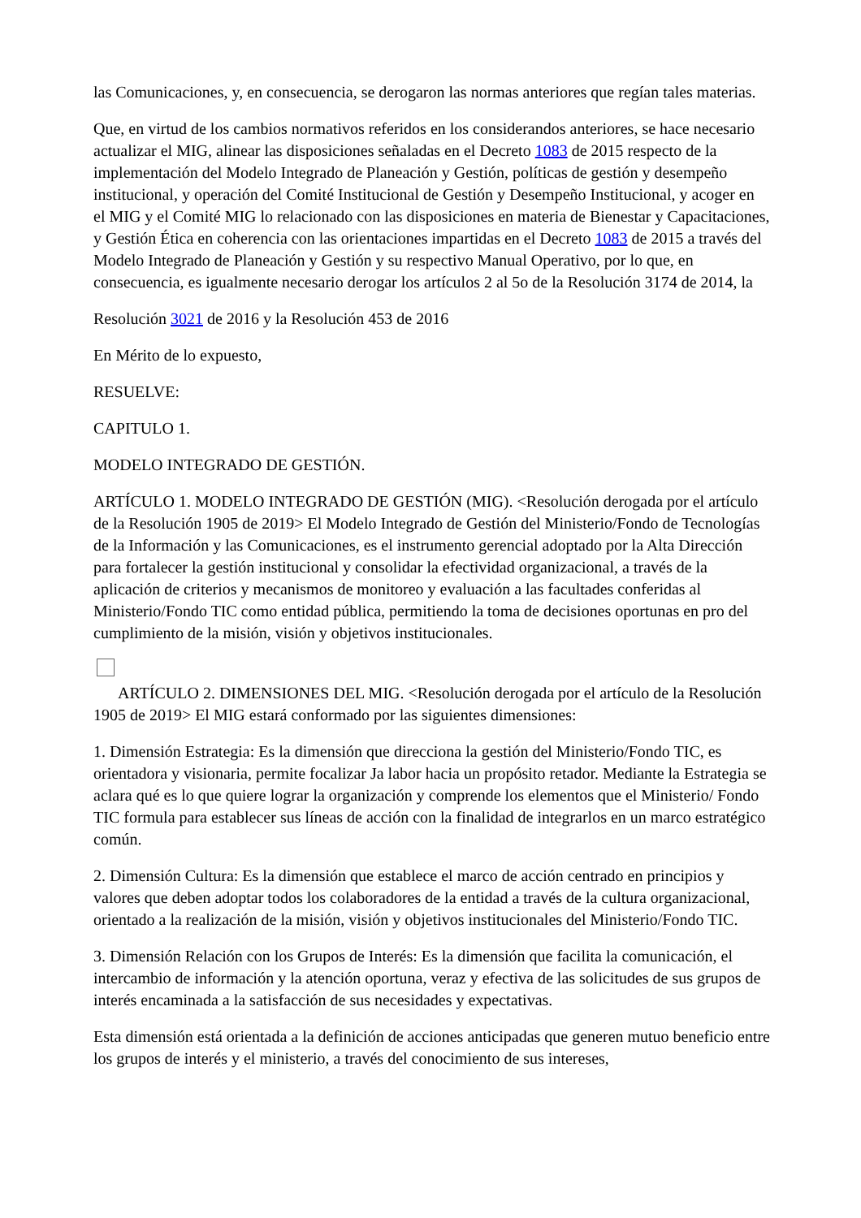las Comunicaciones, y, en consecuencia, se derogaron las normas anteriores que regían tales materias.
Que, en virtud de los cambios normativos referidos en los considerandos anteriores, se hace necesario actualizar el MIG, alinear las disposiciones señaladas en el Decreto 1083 de 2015 respecto de la implementación del Modelo Integrado de Planeación y Gestión, políticas de gestión y desempeño institucional, y operación del Comité Institucional de Gestión y Desempeño Institucional, y acoger en el MIG y el Comité MIG lo relacionado con las disposiciones en materia de Bienestar y Capacitaciones, y Gestión Ética en coherencia con las orientaciones impartidas en el Decreto 1083 de 2015 a través del Modelo Integrado de Planeación y Gestión y su respectivo Manual Operativo, por lo que, en consecuencia, es igualmente necesario derogar los artículos 2 al 5o de la Resolución 3174 de 2014, la
Resolución 3021 de 2016 y la Resolución 453 de 2016
En Mérito de lo expuesto,
RESUELVE:
CAPITULO 1.
MODELO INTEGRADO DE GESTIÓN.
ARTÍCULO 1. MODELO INTEGRADO DE GESTIÓN (MIG). <Resolución derogada por el artículo de la Resolución 1905 de 2019> El Modelo Integrado de Gestión del Ministerio/Fondo de Tecnologías de la Información y las Comunicaciones, es el instrumento gerencial adoptado por la Alta Dirección para fortalecer la gestión institucional y consolidar la efectividad organizacional, a través de la aplicación de criterios y mecanismos de monitoreo y evaluación a las facultades conferidas al Ministerio/Fondo TIC como entidad pública, permitiendo la toma de decisiones oportunas en pro del cumplimiento de la misión, visión y objetivos institucionales.
ARTÍCULO 2. DIMENSIONES DEL MIG. <Resolución derogada por el artículo de la Resolución 1905 de 2019> El MIG estará conformado por las siguientes dimensiones:
1. Dimensión Estrategia: Es la dimensión que direcciona la gestión del Ministerio/Fondo TIC, es orientadora y visionaria, permite focalizar Ja labor hacia un propósito retador. Mediante la Estrategia se aclara qué es lo que quiere lograr la organización y comprende los elementos que el Ministerio/ Fondo TIC formula para establecer sus líneas de acción con la finalidad de integrarlos en un marco estratégico común.
2. Dimensión Cultura: Es la dimensión que establece el marco de acción centrado en principios y valores que deben adoptar todos los colaboradores de la entidad a través de la cultura organizacional, orientado a la realización de la misión, visión y objetivos institucionales del Ministerio/Fondo TIC.
3. Dimensión Relación con los Grupos de Interés: Es la dimensión que facilita la comunicación, el intercambio de información y la atención oportuna, veraz y efectiva de las solicitudes de sus grupos de interés encaminada a la satisfacción de sus necesidades y expectativas.
Esta dimensión está orientada a la definición de acciones anticipadas que generen mutuo beneficio entre los grupos de interés y el ministerio, a través del conocimiento de sus intereses,